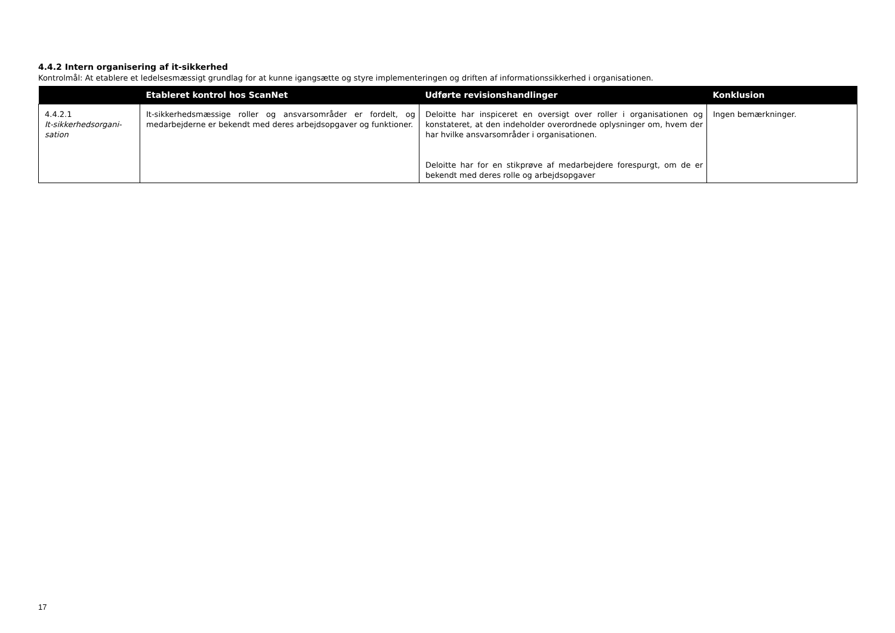4.4.2 Intern organisering af it-sikkerhed
Kontrolmål: At etablere et ledelsesmæssigt grundlag for at kunne igangsætte og styre implementeringen og driften af informationssikkerhed i organisationen.
| | Etableret kontrol hos ScanNet | Udførte revisionshandlinger | Konklusion |
| --- | --- | --- | --- |
| 4.4.2.1 It-sikkerhedsorgani- sation | It-sikkerhedsmæssige roller og ansvarsområder er fordelt, og medarbejderne er bekendt med deres arbejdsopgaver og funktioner. | Deloitte har inspiceret en oversigt over roller i organisationen og konstateret, at den indeholder overordnede oplysninger om, hvem der har hvilke ansvarsområder i organisationen. Deloitte har for en stikprøve af medarbejdere forespurgt, om de er bekendt med deres rolle og arbejdsopgaver | Ingen bemærkninger. |
17